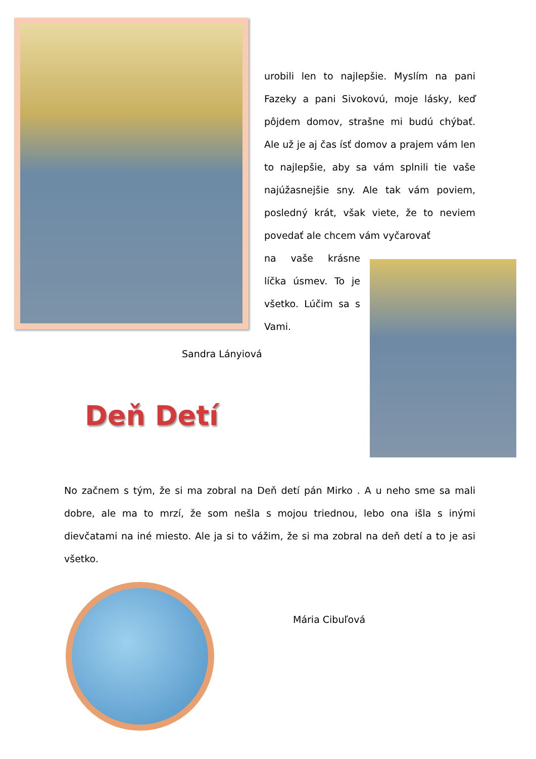urobili len to najlepšie. Myslím na pani Fazeky a pani Sivokovú, moje lásky, keď pôjdem domov, strašne mi budú chýbať. Ale už je aj čas ísť domov a prajem vám len to najlepšie, aby sa vám splnili tie vaše najúžasnejšie sny. Ale tak vám poviem, posledný krát, však viete, že to neviem povedať ale chcem vám vyčarovať
na vaše krásne líčka úsmev. To je všetko. Lúčim sa s Vami.
Sandra Lányiová
Deň Detí
No začnem s tým, že si ma zobral na Deň detí pán Mirko . A u neho sme sa mali dobre, ale ma to mrzí, že som nešla s mojou triednou, lebo ona išla s inými dievčatami na iné miesto. Ale ja si to vážim, že si ma zobral na deň detí a to je asi všetko.
Mária Cibuľová